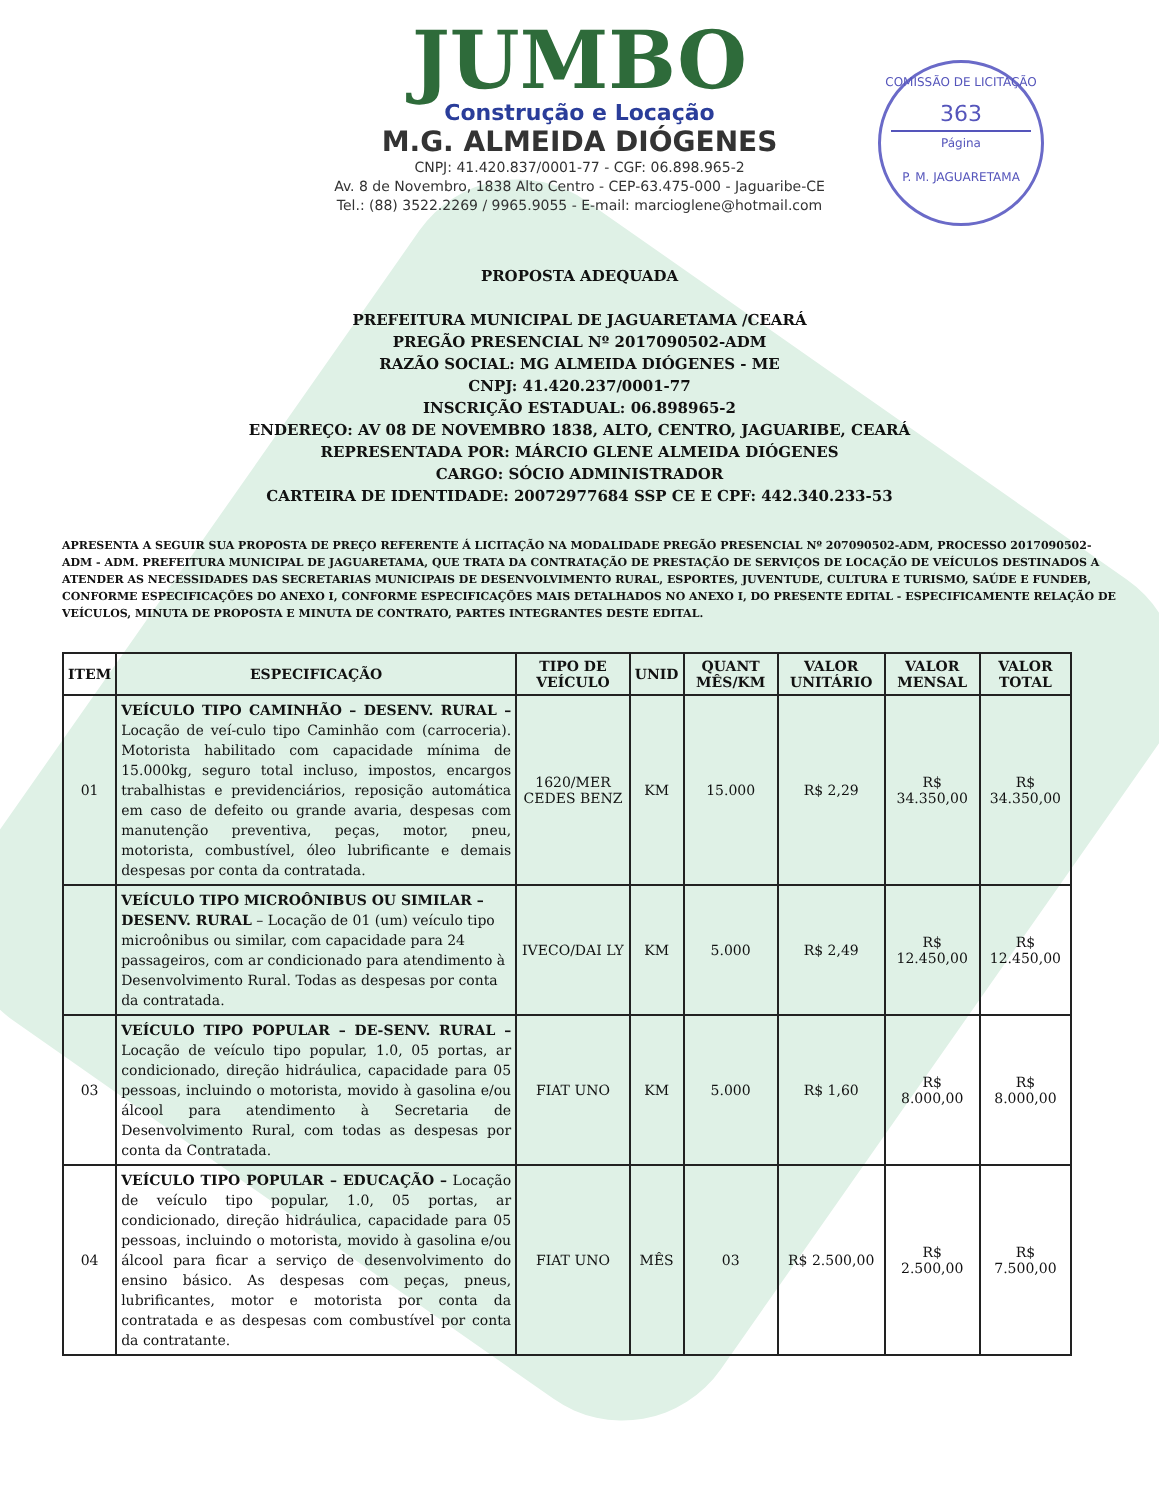COMISSÃO DE LICITAÇÃO
363
Página
P. M. JAGUARETAMA
JUMBO
Construção e Locação
M.G. ALMEIDA DIÓGENES
CNPJ: 41.420.837/0001-77 - CGF: 06.898.965-2
Av. 8 de Novembro, 1838 Alto Centro - CEP-63.475-000 - Jaguaribe-CE
Tel.: (88) 3522.2269 / 9965.9055 - E-mail: marcioglene@hotmail.com
PROPOSTA ADEQUADA
PREFEITURA MUNICIPAL DE JAGUARETAMA /CEARÁ
PREGÃO PRESENCIAL Nº 2017090502-ADM
RAZÃO SOCIAL: MG ALMEIDA DIÓGENES - ME
CNPJ: 41.420.237/0001-77
INSCRIÇÃO ESTADUAL: 06.898965-2
ENDEREÇO: AV 08 DE NOVEMBRO 1838, ALTO, CENTRO, JAGUARIBE, CEARÁ
REPRESENTADA POR: MÁRCIO GLENE ALMEIDA DIÓGENES
CARGO: SÓCIO ADMINISTRADOR
CARTEIRA DE IDENTIDADE: 20072977684 SSP CE E CPF: 442.340.233-53
APRESENTA A SEGUIR SUA PROPOSTA DE PREÇO REFERENTE Á LICITAÇÃO NA MODALIDADE PREGÃO PRESENCIAL Nº 207090502-ADM, PROCESSO 2017090502-ADM - ADM. PREFEITURA MUNICIPAL DE JAGUARETAMA, QUE TRATA DA CONTRATAÇÃO DE PRESTAÇÃO DE SERVIÇOS DE LOCAÇÃO DE VEÍCULOS DESTINADOS A ATENDER AS NECESSIDADES DAS SECRETARIAS MUNICIPAIS DE DESENVOLVIMENTO RURAL, ESPORTES, JUVENTUDE, CULTURA E TURISMO, SAÚDE E FUNDEB, CONFORME ESPECIFICAÇÕES DO ANEXO I, CONFORME ESPECIFICAÇÕES MAIS DETALHADOS NO ANEXO I, DO PRESENTE EDITAL - ESPECIFICAMENTE RELAÇÃO DE VEÍCULOS, MINUTA DE PROPOSTA E MINUTA DE CONTRATO, PARTES INTEGRANTES DESTE EDITAL.
| ITEM | ESPECIFICAÇÃO | TIPO DE VEÍCULO | UNID | QUANT MÊS/KM | VALOR UNITÁRIO | VALOR MENSAL | VALOR TOTAL |
| --- | --- | --- | --- | --- | --- | --- | --- |
| 01 | VEÍCULO TIPO CAMINHÃO – DESENV. RURAL – Locação de veí-culo tipo Caminhão com (carroceria). Motorista habilitado com capacidade mínima de 15.000kg, seguro total incluso, impostos, encargos trabalhistas e previdenciários, reposição automática em caso de defeito ou grande avaria, despesas com manutenção preventiva, peças, motor, pneu, motorista, combustível, óleo lubrificante e demais despesas por conta da contratada. | 1620/MER CEDES BENZ | KM | 15.000 | R$ 2,29 | R$ 34.350,00 | R$ 34.350,00 |
| | VEÍCULO TIPO MICROÔNIBUS OU SIMILAR – DESENV. RURAL – Locação de 01 (um) veículo tipo microônibus ou similar, com capacidade para 24 passageiros, com ar condicionado para atendimento à Desenvolvimento Rural. Todas as despesas por conta da contratada. | IVECO/DAI LY | KM | 5.000 | R$ 2,49 | R$ 12.450,00 | R$ 12.450,00 |
| 03 | VEÍCULO TIPO POPULAR – DE-SENV. RURAL – Locação de veículo tipo popular, 1.0, 05 portas, ar condicionado, direção hidráulica, capacidade para 05 pessoas, incluindo o motorista, movido à gasolina e/ou álcool para atendimento à Secretaria de Desenvolvimento Rural, com todas as despesas por conta da Contratada. | FIAT UNO | KM | 5.000 | R$ 1,60 | R$ 8.000,00 | R$ 8.000,00 |
| 04 | VEÍCULO TIPO POPULAR – EDUCAÇÃO – Locação de veículo tipo popular, 1.0, 05 portas, ar condicionado, direção hidráulica, capacidade para 05 pessoas, incluindo o motorista, movido à gasolina e/ou álcool para ficar a serviço de desenvolvimento do ensino básico. As despesas com peças, pneus, lubrificantes, motor e motorista por conta da contratada e as despesas com combustível por conta da contratante. | FIAT UNO | MÊS | 03 | R$ 2.500,00 | R$ 2.500,00 | R$ 7.500,00 |